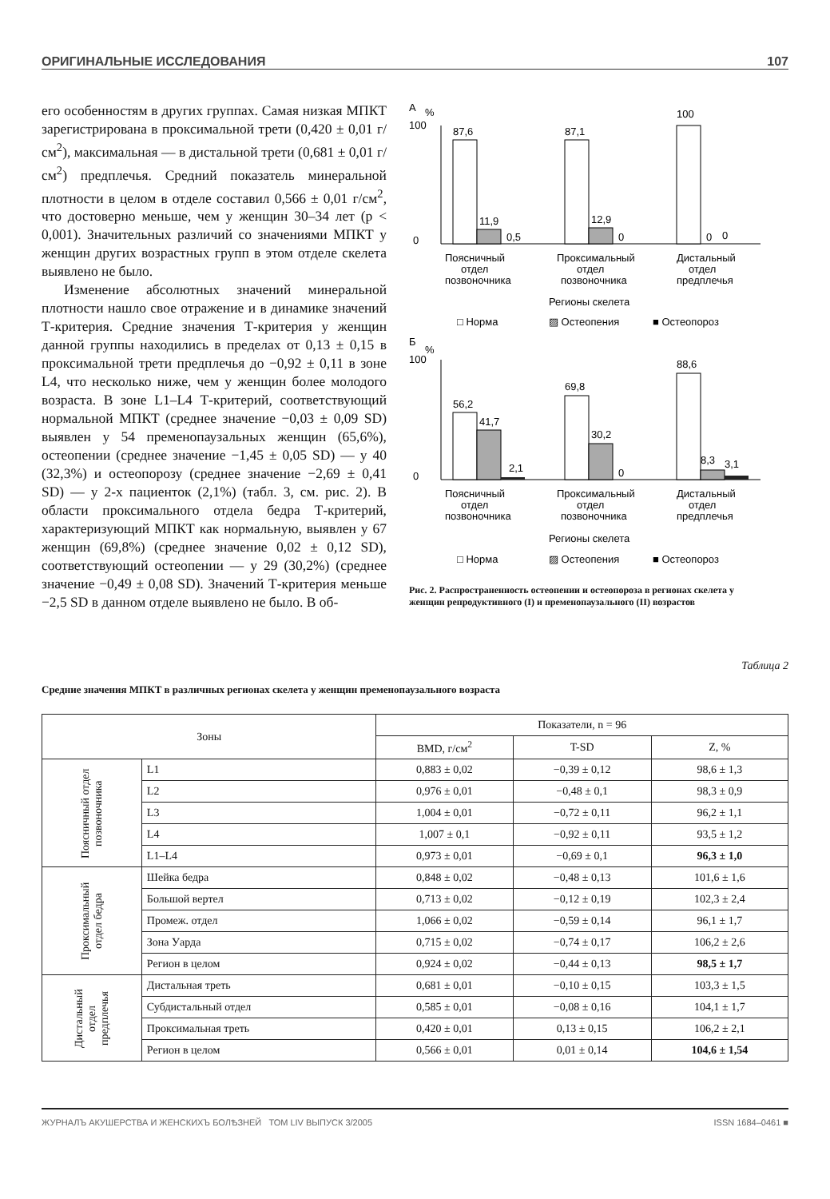ОРИГИНАЛЬНЫЕ ИССЛЕДОВАНИЯ 107
его особенностям в других группах. Самая низкая МПКТ зарегистрирована в проксимальной трети (0,420 ± 0,01 г/см<sup>2</sup>), максимальная — в дистальной трети (0,681 ± 0,01 г/см<sup>2</sup>) предплечья. Средний показатель минеральной плотности в целом в отделе составил 0,566 ± 0,01 г/см<sup>2</sup>, что достоверно меньше, чем у женщин 30–34 лет (p < 0,001). Значительных различий со значениями МПКТ у женщин других возрастных групп в этом отделе скелета выявлено не было.
Изменение абсолютных значений минеральной плотности нашло свое отражение и в динамике значений Т-критерия. Средние значения Т-критерия у женщин данной группы находились в пределах от 0,13 ± 0,15 в проксимальной трети предплечья до −0,92 ± 0,11 в зоне L4, что несколько ниже, чем у женщин более молодого возраста. В зоне L1–L4 Т-критерий, соответствующий нормальной МПКТ (среднее значение −0,03 ± 0,09 SD) выявлен у 54 пременопаузальных женщин (65,6%), остеопении (среднее значение −1,45 ± 0,05 SD) — у 40 (32,3%) и остеопорозу (среднее значение −2,69 ± 0,41 SD) — у 2-х пациенток (2,1%) (табл. 3, см. рис. 2). В области проксимального отдела бедра Т-критерий, характеризующий МПКТ как нормальную, выявлен у 67 женщин (69,8%) (среднее значение 0,02 ± 0,12 SD), соответствующий остеопении — у 29 (30,2%) (среднее значение −0,49 ± 0,08 SD). Значений Т-критерия меньше −2,5 SD в данном отделе выявлено не было. В об-
А
%
100
0
87,6
11,9
0,5
87,1
12,9
0
100
0
0
Поясничный
отдел
позвоночника
Проксимальный
отдел
позвоночника
Дистальный
отдел
предплечья
Регионы скелета
□ Норма
▨ Остеопения
■ Остеопороз
Б
%
100
0
56,2
41,7
2,1
69,8
30,2
0
88,6
8,3
3,1
Поясничный
отдел
позвоночника
Проксимальный
отдел
позвоночника
Дистальный
отдел
предплечья
Регионы скелета
□ Норма
▨ Остеопения
■ Остеопороз
Рис. 2. Распространенность остеопении и остеопороза в регионах скелета у женщин репродуктивного (I) и пременопаузального (II) возрастов
Таблица 2
Средние значения МПКТ в различных регионах скелета у женщин пременопаузального возраста
| Зоны | | Показатели, n = 96 | | |
| --- | --- | --- | --- | --- |
| | | BMD, г/см<sup>2</sup> | T-SD | Z, % |
| Поясничный отдел позвоночника | L1 | 0,883 ± 0,02 | −0,39 ± 0,12 | 98,6 ± 1,3 |
| | L2 | 0,976 ± 0,01 | −0,48 ± 0,1 | 98,3 ± 0,9 |
| | L3 | 1,004 ± 0,01 | −0,72 ± 0,11 | 96,2 ± 1,1 |
| | L4 | 1,007 ± 0,1 | −0,92 ± 0,11 | 93,5 ± 1,2 |
| | L1–L4 | 0,973 ± 0,01 | −0,69 ± 0,1 | 96,3 ± 1,0 |
| Проксимальный отдел бедра | Шейка бедра | 0,848 ± 0,02 | −0,48 ± 0,13 | 101,6 ± 1,6 |
| | Большой вертел | 0,713 ± 0,02 | −0,12 ± 0,19 | 102,3 ± 2,4 |
| | Промеж. отдел | 1,066 ± 0,02 | −0,59 ± 0,14 | 96,1 ± 1,7 |
| | Зона Уарда | 0,715 ± 0,02 | −0,74 ± 0,17 | 106,2 ± 2,6 |
| | Регион в целом | 0,924 ± 0,02 | −0,44 ± 0,13 | 98,5 ± 1,7 |
| Дистальный отдел предплечья | Дистальная треть | 0,681 ± 0,01 | −0,10 ± 0,15 | 103,3 ± 1,5 |
| | Субдистальный отдел | 0,585 ± 0,01 | −0,08 ± 0,16 | 104,1 ± 1,7 |
| | Проксимальная треть | 0,420 ± 0,01 | 0,13 ± 0,15 | 106,2 ± 2,1 |
| | Регион в целом | 0,566 ± 0,01 | 0,01 ± 0,14 | 104,6 ± 1,54 |
ЖУРНАЛЪ АКУШЕРСТВА И ЖЕНСКИХЪ БОЛѢЗНЕЙ ТОМ LIV ВЫПУСК 3/2005 ISSN 1684–0461 ■